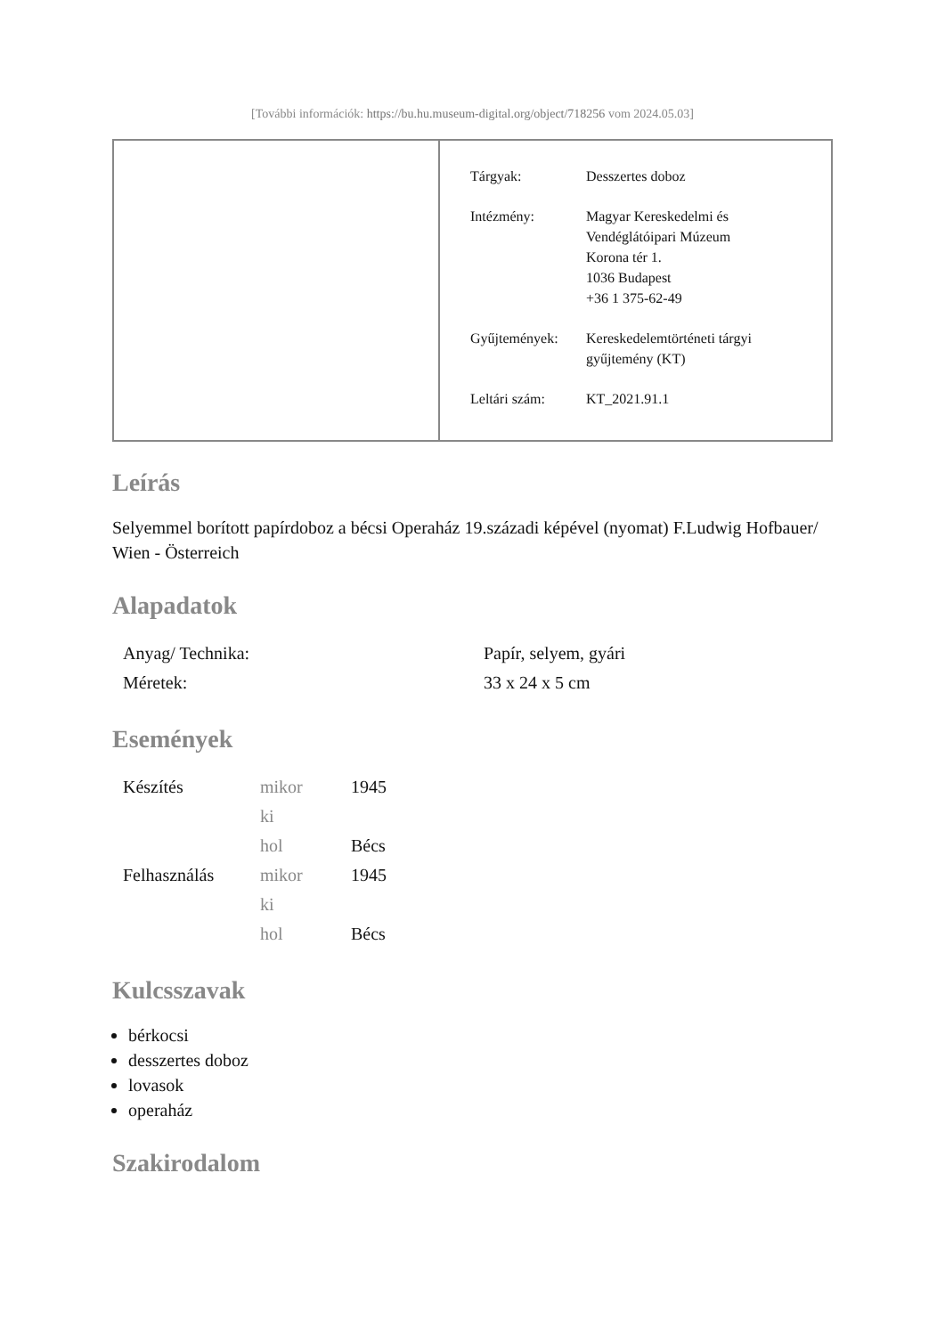[További információk: https://bu.hu.museum-digital.org/object/718256 vom 2024.05.03]
| Tárgyak: | Desszertes doboz |
| Intézmény: | Magyar Kereskedelmi és Vendéglátóipari Múzeum Korona tér 1. 1036 Budapest +36 1 375-62-49 |
| Gyűjtemények: | Kereskedelemtörténeti tárgyi gyűjtemény (KT) |
| Leltári szám: | KT_2021.91.1 |
Leírás
Selyemmel borított papírdoboz a bécsi Operaház 19.századi képével (nyomat) F.Ludwig Hofbauer/ Wien - Österreich
Alapadatok
| Anyag/ Technika: | Papír, selyem, gyári |
| Méretek: | 33 x 24 x 5 cm |
Események
| Készítés | mikor | 1945 |
| | ki | |
| | hol | Bécs |
| Felhasználás | mikor | 1945 |
| | ki | |
| | hol | Bécs |
Kulcsszavak
bérkocsi
desszertes doboz
lovasok
operaház
Szakirodalom